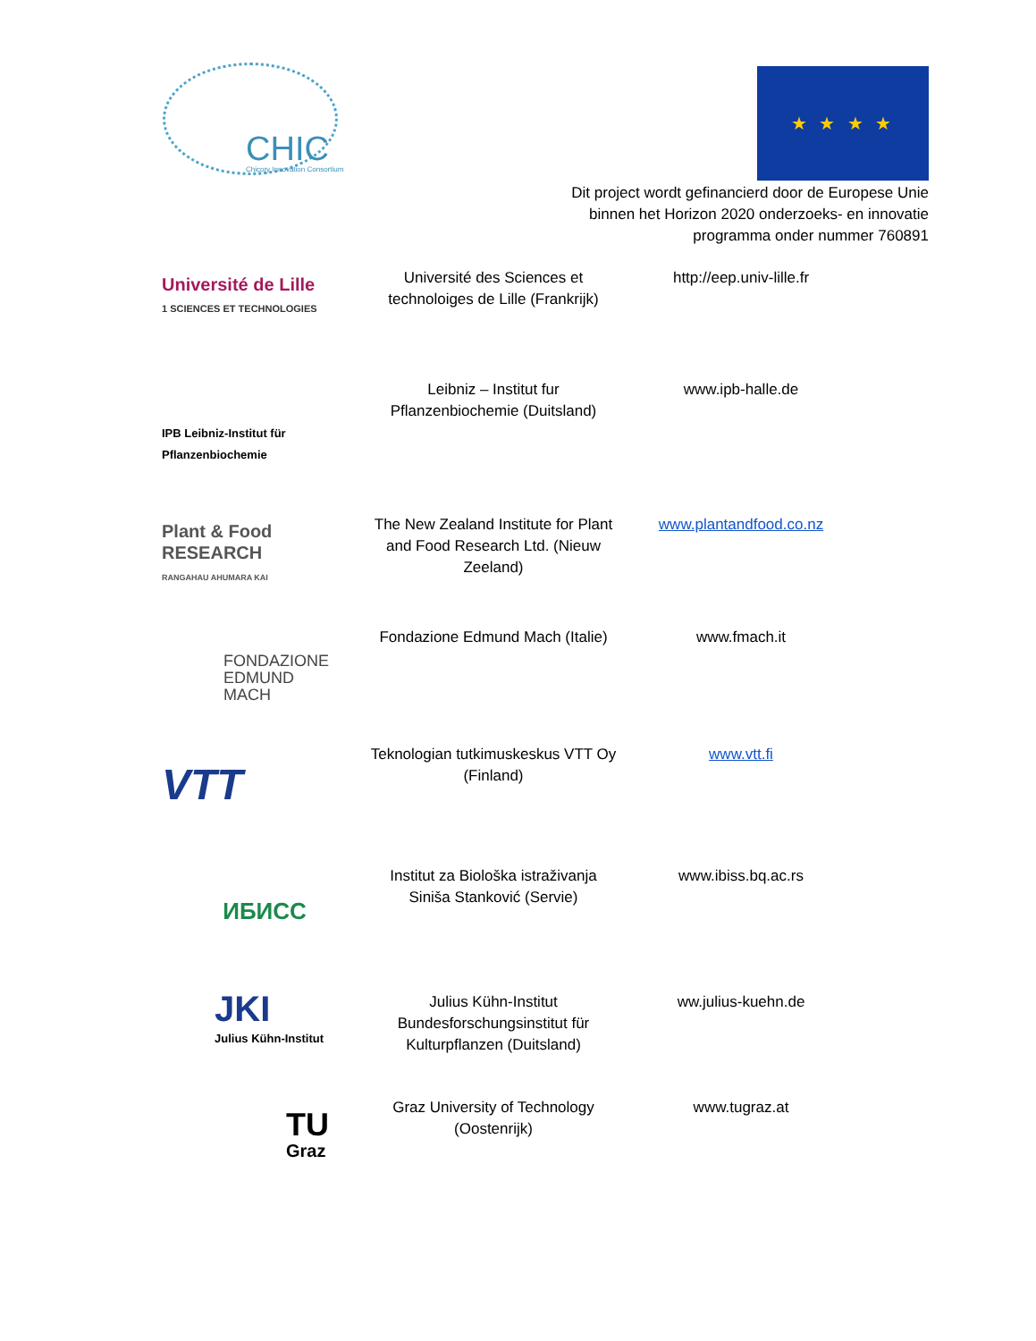CHIC Chicory Innovation Consortium
★ ★ ★ ★
Dit project wordt gefinancierd door de Europese Unie
binnen het Horizon 2020 onderzoeks- en innovatie
programma onder nummer 760891
| Université de Lille 1 SCIENCES ET TECHNOLOGIES | Université des Sciences et technoloiges de Lille (Frankrijk) | http://eep.univ-lille.fr |
| IPB Leibniz-Institut für Pflanzenbiochemie | Leibniz – Institut fur Pflanzenbiochemie (Duitsland) | www.ipb-halle.de |
| Plant & Food RESEARCH RANGAHAU AHUMARA KAI | The New Zealand Institute for Plant and Food Research Ltd. (Nieuw Zeeland) | www.plantandfood.co.nz |
| FONDAZIONE EDMUND MACH | Fondazione Edmund Mach (Italie) | www.fmach.it |
| VTT | Teknologian tutkimuskeskus VTT Oy (Finland) | www.vtt.fi |
| ИБИСС | Institut za Biološka istraživanja Siniša Stanković (Servie) | www.ibiss.bq.ac.rs |
| JKI Julius Kühn-Institut | Julius Kühn-Institut Bundesforschungsinstitut für Kulturpflanzen (Duitsland) | ww.julius-kuehn.de |
| TU Graz | Graz University of Technology (Oostenrijk) | www.tugraz.at |